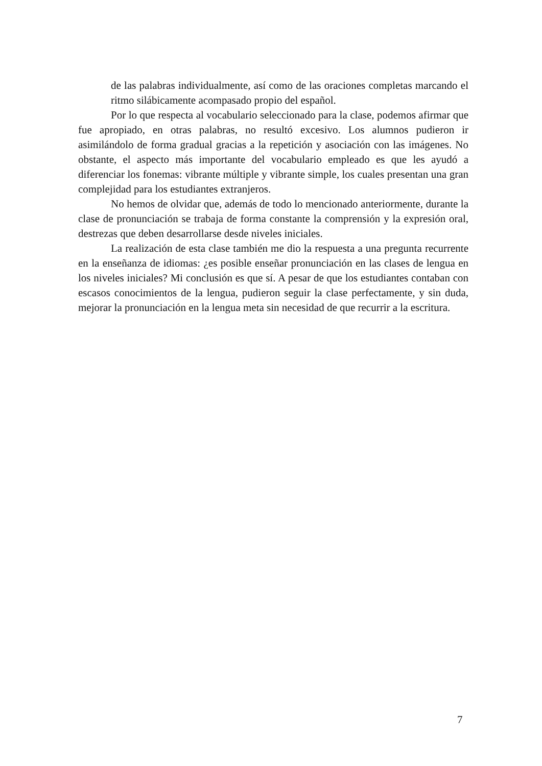de las palabras individualmente, así como de las oraciones completas marcando el ritmo silábicamente acompasado propio del español.
Por lo que respecta al vocabulario seleccionado para la clase, podemos afirmar que fue apropiado, en otras palabras, no resultó excesivo. Los alumnos pudieron ir asimilándolo de forma gradual gracias a la repetición y asociación con las imágenes. No obstante, el aspecto más importante del vocabulario empleado es que les ayudó a diferenciar los fonemas: vibrante múltiple y vibrante simple, los cuales presentan una gran complejidad para los estudiantes extranjeros.
No hemos de olvidar que, además de todo lo mencionado anteriormente, durante la clase de pronunciación se trabaja de forma constante la comprensión y la expresión oral, destrezas que deben desarrollarse desde niveles iniciales.
La realización de esta clase también me dio la respuesta a una pregunta recurrente en la enseñanza de idiomas: ¿es posible enseñar pronunciación en las clases de lengua en los niveles iniciales? Mi conclusión es que sí. A pesar de que los estudiantes contaban con escasos conocimientos de la lengua, pudieron seguir la clase perfectamente, y sin duda, mejorar la pronunciación en la lengua meta sin necesidad de que recurrir a la escritura.
7